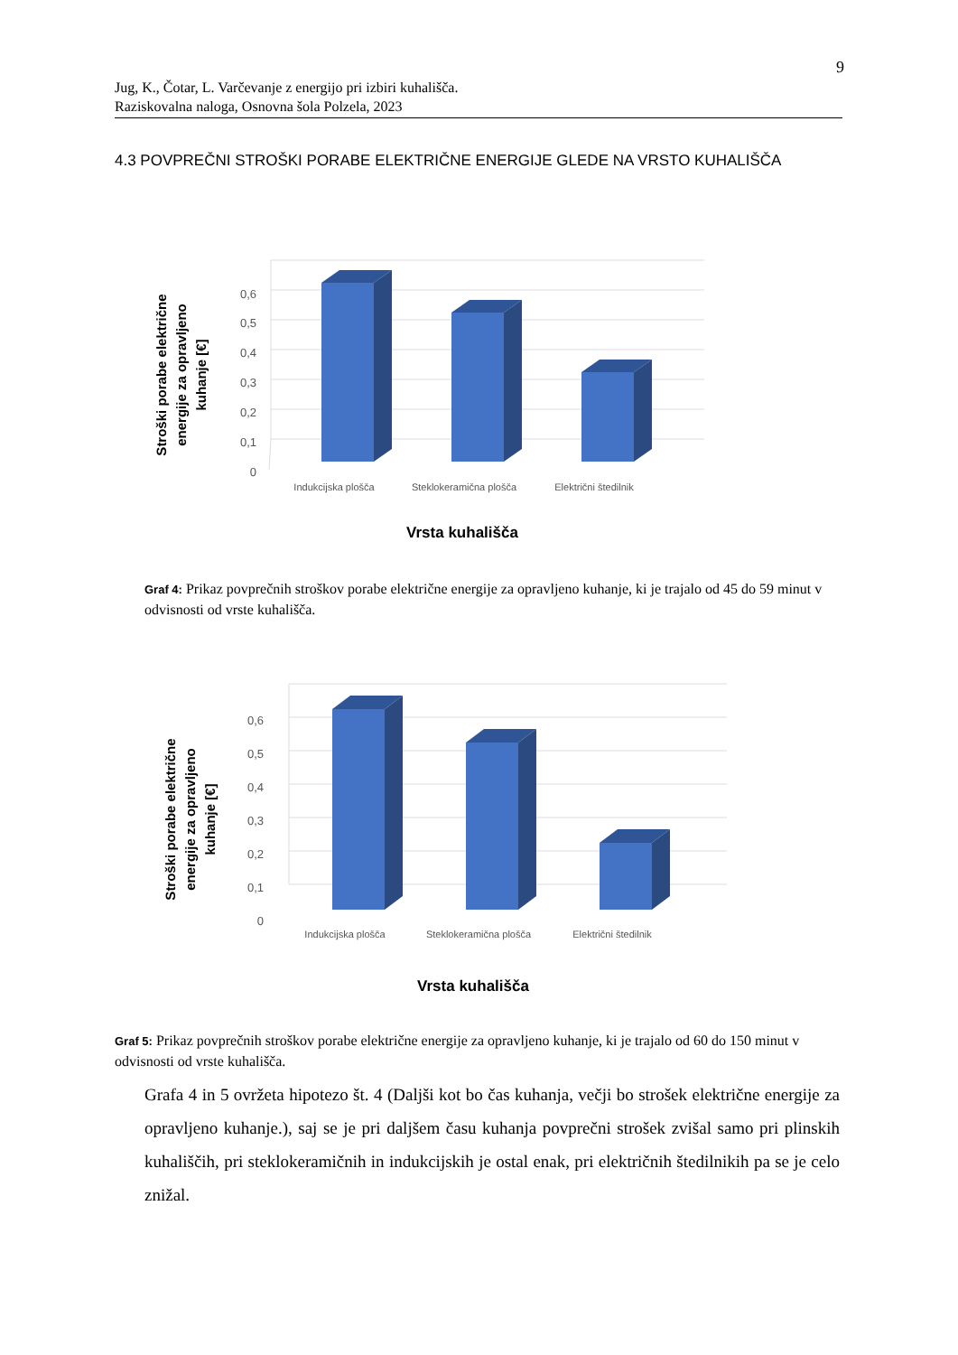9
Jug, K., Čotar, L. Varčevanje z energijo pri izbiri kuhališča.
Raziskovalna naloga, Osnovna šola Polzela, 2023
4.3 POVPREČNI STROŠKI PORABE ELEKTRIČNE ENERGIJE GLEDE NA VRSTO KUHALIŠČA
0,6
0,5
0,4
0,3
0,2
0,1
0
Indukcijska plošča
Steklokeramična plošča
Električni štedilnik
Vrsta kuhališča
Stroški porabe električne
energije za opravljeno
kuhanje [€]
Graf 4: Prikaz povprečnih stroškov porabe električne energije za opravljeno kuhanje, ki je trajalo od 45 do 59 minut v odvisnosti od vrste kuhališča.
0,6
0,5
0,4
0,3
0,2
0,1
0
Indukcijska plošča
Steklokeramična plošča
Električni štedilnik
Vrsta kuhališča
Stroški porabe električne
energije za opravljeno
kuhanje [€]
Graf 5: Prikaz povprečnih stroškov porabe električne energije za opravljeno kuhanje, ki je trajalo od 60 do 150 minut v odvisnosti od vrste kuhališča.
Grafa 4 in 5 ovržeta hipotezo št. 4 (Daljši kot bo čas kuhanja, večji bo strošek električne energije za opravljeno kuhanje.), saj se je pri daljšem času kuhanja povprečni strošek zvišal samo pri plinskih kuhališčih, pri steklokeramičnih in indukcijskih je ostal enak, pri električnih štedilnikih pa se je celo znižal.